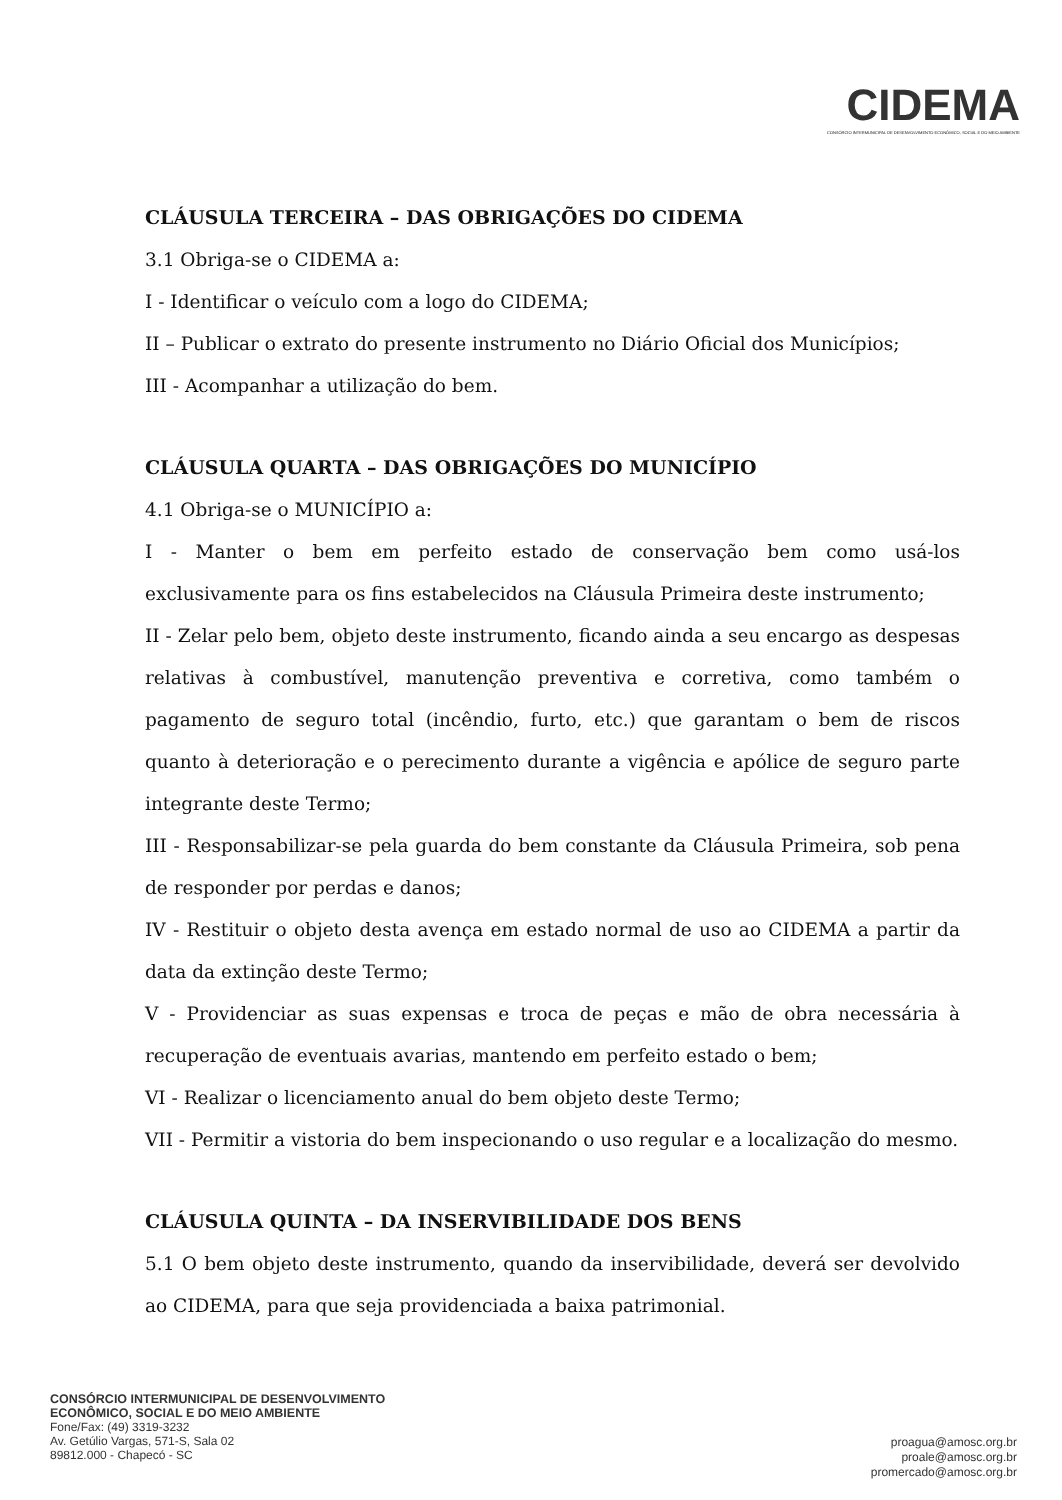CIDEMA
CONSÓRCIO INTERMUNICIPAL DE DESENVOLVIMENTO ECONÔMICO, SOCIAL E DO MEIO AMBIENTE
CLÁUSULA TERCEIRA – DAS OBRIGAÇÕES DO CIDEMA
3.1 Obriga-se o CIDEMA a:
I - Identificar o veículo com a logo do CIDEMA;
II – Publicar o extrato do presente instrumento no Diário Oficial dos Municípios;
III - Acompanhar a utilização do bem.
CLÁUSULA QUARTA – DAS OBRIGAÇÕES DO MUNICÍPIO
4.1 Obriga-se o MUNICÍPIO a:
I - Manter o bem em perfeito estado de conservação bem como usá-los exclusivamente para os fins estabelecidos na Cláusula Primeira deste instrumento;
II - Zelar pelo bem, objeto deste instrumento, ficando ainda a seu encargo as despesas relativas à combustível, manutenção preventiva e corretiva, como também o pagamento de seguro total (incêndio, furto, etc.) que garantam o bem de riscos quanto à deterioração e o perecimento durante a vigência e apólice de seguro parte integrante deste Termo;
III - Responsabilizar-se pela guarda do bem constante da Cláusula Primeira, sob pena de responder por perdas e danos;
IV - Restituir o objeto desta avença em estado normal de uso ao CIDEMA a partir da data da extinção deste Termo;
V - Providenciar as suas expensas e troca de peças e mão de obra necessária à recuperação de eventuais avarias, mantendo em perfeito estado o bem;
VI - Realizar o licenciamento anual do bem objeto deste Termo;
VII - Permitir a vistoria do bem inspecionando o uso regular e a localização do mesmo.
CLÁUSULA QUINTA – DA INSERVIBILIDADE DOS BENS
5.1 O bem objeto deste instrumento, quando da inservibilidade, deverá ser devolvido ao CIDEMA, para que seja providenciada a baixa patrimonial.
CONSÓRCIO INTERMUNICIPAL DE DESENVOLVIMENTO
ECONÔMICO, SOCIAL E DO MEIO AMBIENTE
Fone/Fax: (49) 3319-3232
Av. Getúlio Vargas, 571-S, Sala 02
89812.000 - Chapecó - SC
proagua@amosc.org.br
proale@amosc.org.br
promercado@amosc.org.br